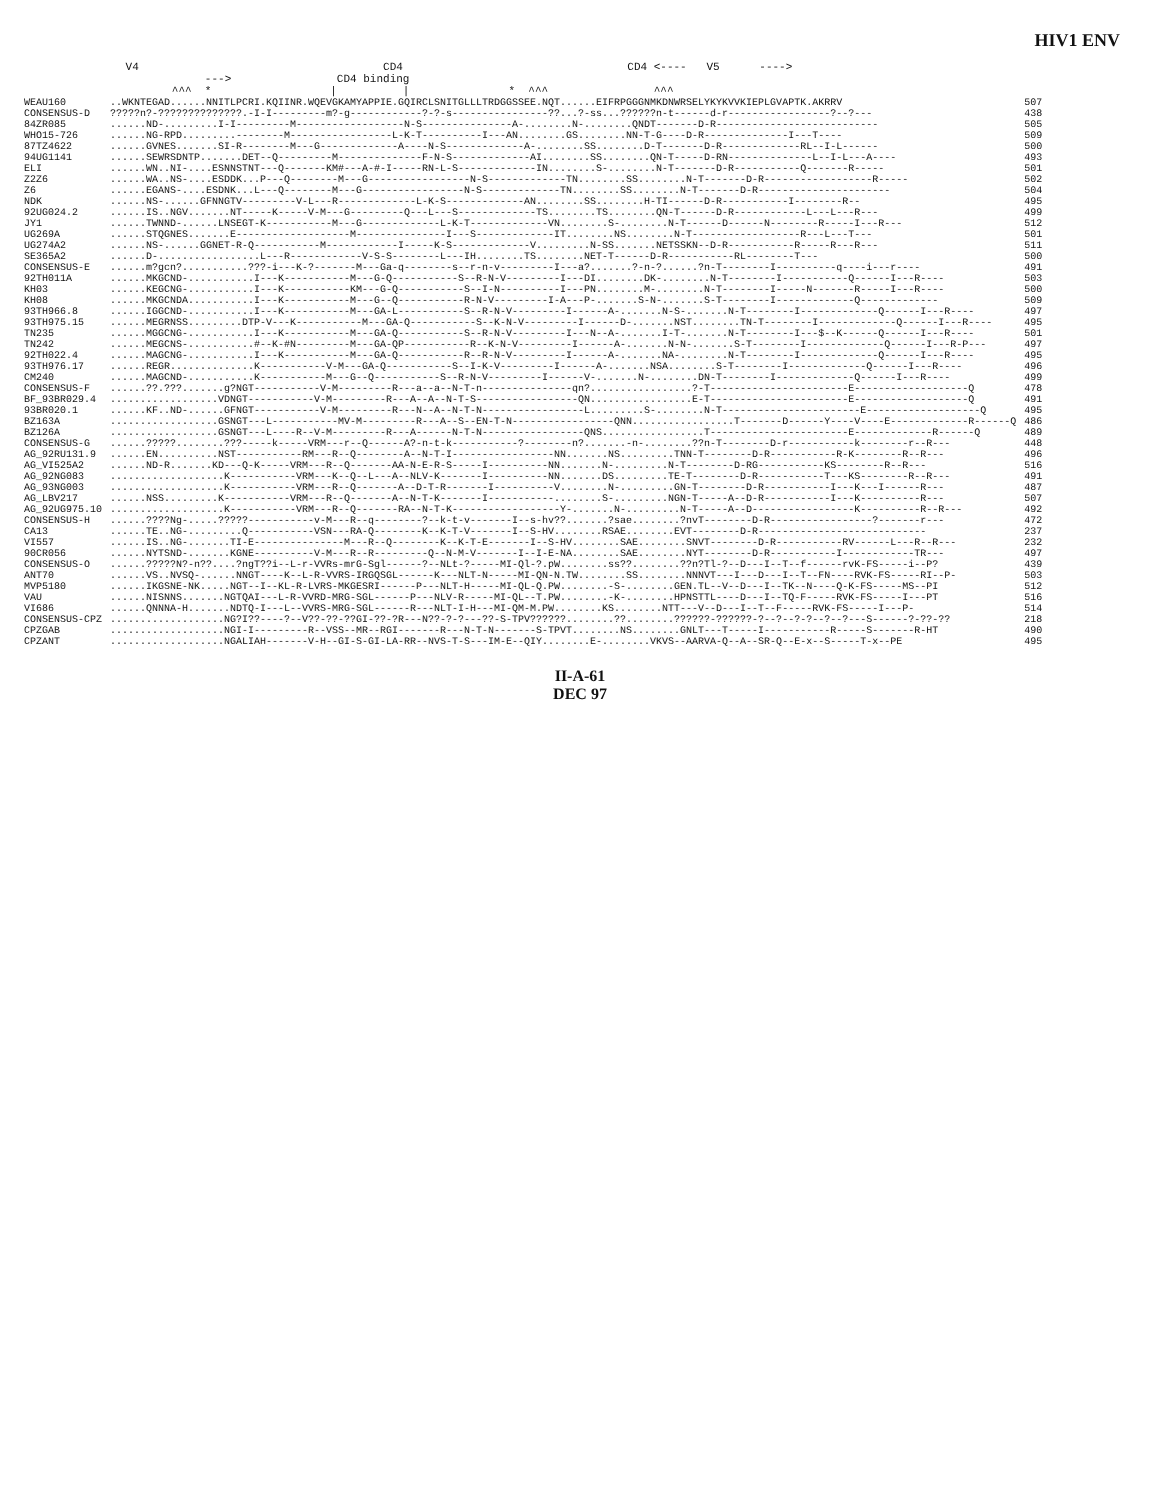HIV1 ENV
V4 CD4 CD4 <---- V5 ----> ---> CD4 binding ^^^ * | | * ^^^ ^^^
| WEAU160 | ..WKNTEGAD......NNITLPCRI.KQIINR.WQEVGKAMYAPPIE.GQIRCLSNITGLLLTRDGGSSEE.NQT......EIFRPGGGNMKDNWRSELYKYKVVKIEPLGVAPTK.AKRRV | 507 |
| CONSENSUS-D | ?????n?-??????????????.-I-I---------m?-g------------?-?-s----------------??...?-ss...??????n-t------d-r-----------------?--?--- | 438 |
| 84ZR085 | ......ND-.........I-I---------M------------------N-S---------------A-........N-........QNDT-------D-R--------------------------- | 505 |
| WHO15-726 | ......NG-RPD.........--------M-----------------L-K-T----------I---AN........GS........NN-T-G----D-R--------------I---T---- | 509 |
| 87TZ4622 | ......GVNES.......SI-R--------M---G-------------A----N-S-------------A-........SS........D-T-------D-R-------------RL--I-L------ | 500 |
| 94UG1141 | ......SEWRSDNTP.......DET--Q---------M--------------F-N-S-------------AI........SS........QN-T-----D-RN--------------L--I-L---A---- | 493 |
| ELI | ......WN..NI-....ESNNSTNT---Q-------KM#---A-#-I-----RN-L-S-------------IN........S-........N-T-------D-R-----------Q-------R----- | 501 |
| Z2Z6 | ......WA..NS-....ESDDK...P---Q--------M---G-----------------N-S-------------TN........SS........N-T-------D-R------------------R----- | 502 |
| Z6 | ......EGANS-....ESDNK...L---Q--------M---G-----------------N-S-------------TN........SS........N-T-------D-R---------------------- | 504 |
| NDK | ......NS-......GFNNGTV---------V-L---R-------------L-K-S-------------AN........SS........H-TI------D-R-----------I--------R-- | 495 |
| 92UG024.2 | ......IS..NGV.......NT-----K-----V-M---G---------Q---L---S-------------TS........TS........QN-T------D-R------------L---L---R--- | 499 |
| JY1 | ......TWNND-......LNSEGT-K-----------M---G-------------L-K-T-------------VN........S-........N-T------D------N--------R-----I---R--- | 512 |
| UG269A | ......STQGNES.......E-------------------M---------------I---S-------------IT........NS........N-T------------------R---L---T--- | 501 |
| UG274A2 | ......NS-......GGNET-R-Q-----------M------------I-----K-S-------------V.........N-SS.......NETSSKN--D-R-----------R-----R---R--- | 511 |
| SE365A2 | ......D-.................L---R------------V-S-S--------L---IH........TS........NET-T------D-R-----------RL--------T--- | 500 |
| CONSENSUS-E | ......m?gcn?...........???-i---K-?-------M---Ga-q--------s--r-n-v---------I---a?.......?-n-?......?n-T--------I----------q----i---r---- | 491 |
| 92TH011A | ......MKGCND-...........I---K-----------M---G-Q-----------S--R-N-V---------I---DI........DK-........N-T--------I-----------Q------I---R---- | 503 |
| KH03 | ......KEGCNG-...........I---K-----------KM---G-Q-----------S--I-N----------I---PN........M-........N-T--------I-----N-------R-----I---R---- | 500 |
| KH08 | ......MKGCNDA...........I---K-----------M---G--Q-----------R-N-V---------I-A---P-.......S-N-.......S-T--------I-------------Q------------- | 509 |
| 93TH966.8 | ......IGGCND-...........I---K-----------M---GA-L-----------S--R-N-V---------I------A-.......N-S-.......N-T--------I-------------Q------I---R---- | 497 |
| 93TH975.15 | ......MEGRNSS.........DTP-V---K-----------M---GA-Q-----------S--K-N-V---------I------D-.......NST........TN-T--------I-------------Q------I---R---- | 495 |
| TN235 | ......MGGCNG-...........I---K-----------M---GA-Q-----------S--R-N-V---------I---N--A-.......I-T-.......N-T--------I---$--K------Q------I---R---- | 501 |
| TN242 | ......MEGCNS-...........#--K-#N---------M---GA-QP-----------R--K-N-V---------I------A-.......N-N-.......S-T--------I-------------Q------I---R-P--- | 497 |
| 92TH022.4 | ......MAGCNG-...........I---K-----------M---GA-Q-----------R--R-N-V---------I------A-.......NA-........N-T--------I-------------Q------I---R---- | 495 |
| 93TH976.17 | ......REGR..............K-----------V-M---GA-Q-----------S--I-K-V---------I------A-.......NSA........S-T--------I-------------Q------I---R---- | 496 |
| CM240 | ......MAGCND-...........K-----------M---G--Q-----------S--R-N-V---------I------V-.......N-........DN-T--------I-------------Q------I---R---- | 499 |
| CONSENSUS-F | ......??.???.......g?NGT-----------V-M---------R---a--a--N-T-n---------------qn?.................?-T-----------------------E-------------------Q | 478 |
| BF_93BR029.4 | ..................VDNGT-----------V-M---------R---A--A--N-T-S-----------------QN.................E-T-----------------------E-------------------Q | 491 |
| 93BR020.1 | ......KF..ND-......GFNGT-----------V-M---------R---N--A--N-T-N-----------------L.........S-........N-T-----------------------E-------------------Q | 495 |
| BZ163A | ..................GSNGT---L-----------MV-M---------R---A--S--EN-T-N-----------------QNN.................T-------D------Y----V----E-------------R------Q | 486 |
| BZ126A | ..................GSNGT---L----R--V-M---------R---A------N-T-N-----------------QNS.................T-----------------------E-------------R------Q | 489 |
| CONSENSUS-G | ......?????........???-----k-----VRM---r--Q------A?-n-t-k-----------?--------n?.......-n-........??n-T--------D-r-----------k--------r--R--- | 448 |
| AG_92RU131.9 | ......EN..........NST-----------RM---R--Q--------A--N-T-I-----------------NN.......NS.........TNN-T--------D-R-----------R-K--------R--R--- | 496 |
| AG_VI525A2 | ......ND-R.......KD---Q-K-----VRM---R--Q-------AA-N-E-R-S-----I----------NN.......N-.........N-T--------D-RG-----------KS--------R--R--- | 516 |
| AG_92NG083 | ...................K-----------VRM---K--Q--L---A--NLV-K-------I----------NN.......DS.........TE-T--------D-R-----------T---KS--------R--R--- | 491 |
| AG_93NG003 | ...................K-----------VRM---R--Q-------A--D-T-R-------I----------V........N-.........GN-T--------D-R-----------I---K---I------R--- | 487 |
| AG_LBV217 | ......NSS.........K-----------VRM---R--Q-------A--N-T-K-------I-----------........S-.........NGN-T-----A--D-R-----------I---K----------R--- | 507 |
| AG_92UG975.10 | ...................K-----------VRM---R--Q-------RA--N-T-K------------------Y-.......N-.........N-T-----A--D-----------------K----------R--R--- | 492 |
| CONSENSUS-H | ......????Ng-.....?????-----------v-M---R--q--------?--k-t-v-------I--s-hv??.......?sae........?nvT--------D-R-----------------?-------r--- | 472 |
| CA13 | ......TE..NG-.........Q-----------VSN---RA-Q--------K--K-T-V-------I--S-HV........RSAE........EVT--------D-R---------------------------- | 237 |
| VI557 | ......IS..NG-.......TI-E---------------M---R--Q--------K--K-T-E-------I--S-HV........SAE........SNVT--------D-R-----------RV------L---R--R--- | 232 |
| 90CR056 | ......NYTSND-.......KGNE----------V-M---R--R---------Q--N-M-V-------I--I-E-NA........SAE........NYT--------D-R-----------I------------TR--- | 497 |
| CONSENSUS-O | ......?????N?-n??....?ngT??i--L-r-VVRs-mrG-Sgl------?--NLt-?-----MI-Ql-?.pW........ss??........??n?Tl-?--D---I--T--f------rvK-FS-----i--P? | 439 |
| ANT70 | ......VS..NVSQ-......NNGT----K--L-R-VVRS-IRGQSGL------K---NLT-N-----MI-QN-N.TW........SS........NNNVT---I---D---I--T--FN----RVK-FS-----RI--P- | 503 |
| MVP5180 | ......IKGSNE-NK.....NGT--I--KL-R-LVRS-MKGESRI------P---NLT-H-----MI-QL-Q.PW........-S-........GEN.TL--V--D---I--TK--N----Q-K-FS-----MS--PI | 512 |
| VAU | ......NISNNS.......NGTQAI---L-R-VVRD-MRG-SGL------P---NLV-R-----MI-QL--T.PW........-K-........HPNSTTL----D---I--TQ-F-----RVK-FS-----I---PT | 516 |
| VI686 | ......QNNNA-H.......NDTQ-I---L--VVRS-MRG-SGL------R---NLT-I-H---MI-QM-M.PW........KS........NTT---V--D---I--T--F-----RVK-FS-----I---P- | 514 |
| CONSENSUS-CPZ | ...................NG?I??----?--V??-??-??GI-??-?R---N??-?-?---??-S-TPV??????........??........??????-??????-?--?--?-?--?--?---S------?-??-?? | 218 |
| CPZGAB | ...................NGI-I---------R--VSS--MR--RGI-------R---N-T-N-------S-TPVT........NS........GNLT---T-----I-----------R-----S-------R-HT | 490 |
| CPZANT | ...................NGALIAH-------V-H--GI-S-GI-LA-RR--NVS-T-S---IM-E--QIY........E-........VKVS--AARVA-Q--A--SR-Q--E-x--S-----T-x--PE | 495 |
II-A-61
DEC 97